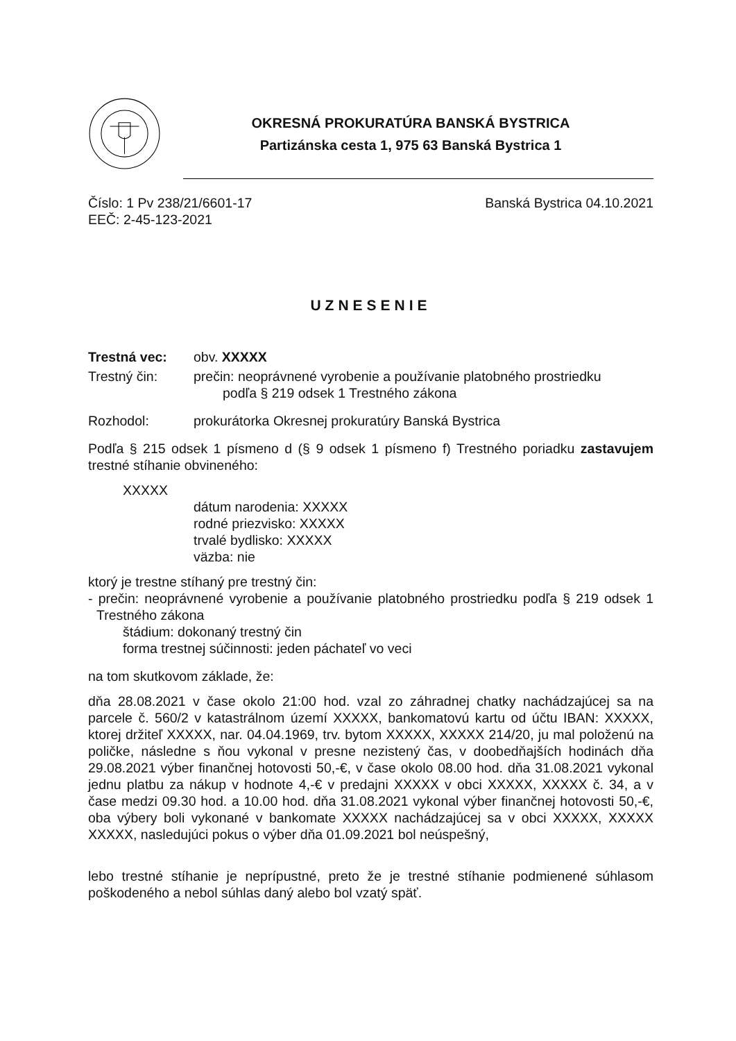OKRESNÁ PROKURATÚRA BANSKÁ BYSTRICA
Partizánska cesta 1, 975 63 Banská Bystrica 1
Číslo: 1 Pv 238/21/6601-17
EEČ: 2-45-123-2021
Banská Bystrica 04.10.2021
UZNESENIE
Trestná vec: obv. XXXXX
Trestný čin: prečin: neoprávnené vyrobenie a používanie platobného prostriedku
podľa § 219 odsek 1 Trestného zákona
Rozhodol: prokurátorka Okresnej prokuratúry Banská Bystrica
Podľa § 215 odsek 1 písmeno d (§ 9 odsek 1 písmeno f) Trestného poriadku zastavujem trestné stíhanie obvineného:
XXXXX
dátum narodenia: XXXXX
rodné priezvisko: XXXXX
trvalé bydlisko: XXXXX
väzba: nie
ktorý je trestne stíhaný pre trestný čin:
- prečin: neoprávnené vyrobenie a používanie platobného prostriedku podľa § 219 odsek 1 Trestného zákona
štádium: dokonaný trestný čin
forma trestnej súčinnosti: jeden páchateľ vo veci
na tom skutkovom základe, že:
dňa 28.08.2021 v čase okolo 21:00 hod. vzal zo záhradnej chatky nachádzajúcej sa na parcele č. 560/2 v katastrálnom území XXXXX, bankomatovú kartu od účtu IBAN: XXXXX, ktorej držiteľ XXXXX, nar. 04.04.1969, trv. bytom XXXXX, XXXXX 214/20, ju mal položenú na poličke, následne s ňou vykonal v presne nezistený čas, v doobedňajších hodinách dňa 29.08.2021 výber finančnej hotovosti 50,-€, v čase okolo 08.00 hod. dňa 31.08.2021 vykonal jednu platbu za nákup v hodnote 4,-€ v predajni XXXXX v obci XXXXX, XXXXX č. 34, a v čase medzi 09.30 hod. a 10.00 hod. dňa 31.08.2021 vykonal výber finančnej hotovosti 50,-€, oba výbery boli vykonané v bankomate XXXXX nachádzajúcej sa v obci XXXXX, XXXXX XXXXX, nasledujúci pokus o výber dňa 01.09.2021 bol neúspešný,
lebo trestné stíhanie je neprípustné, preto že je trestné stíhanie podmienené súhlasom poškodeného a nebol súhlas daný alebo bol vzatý späť.